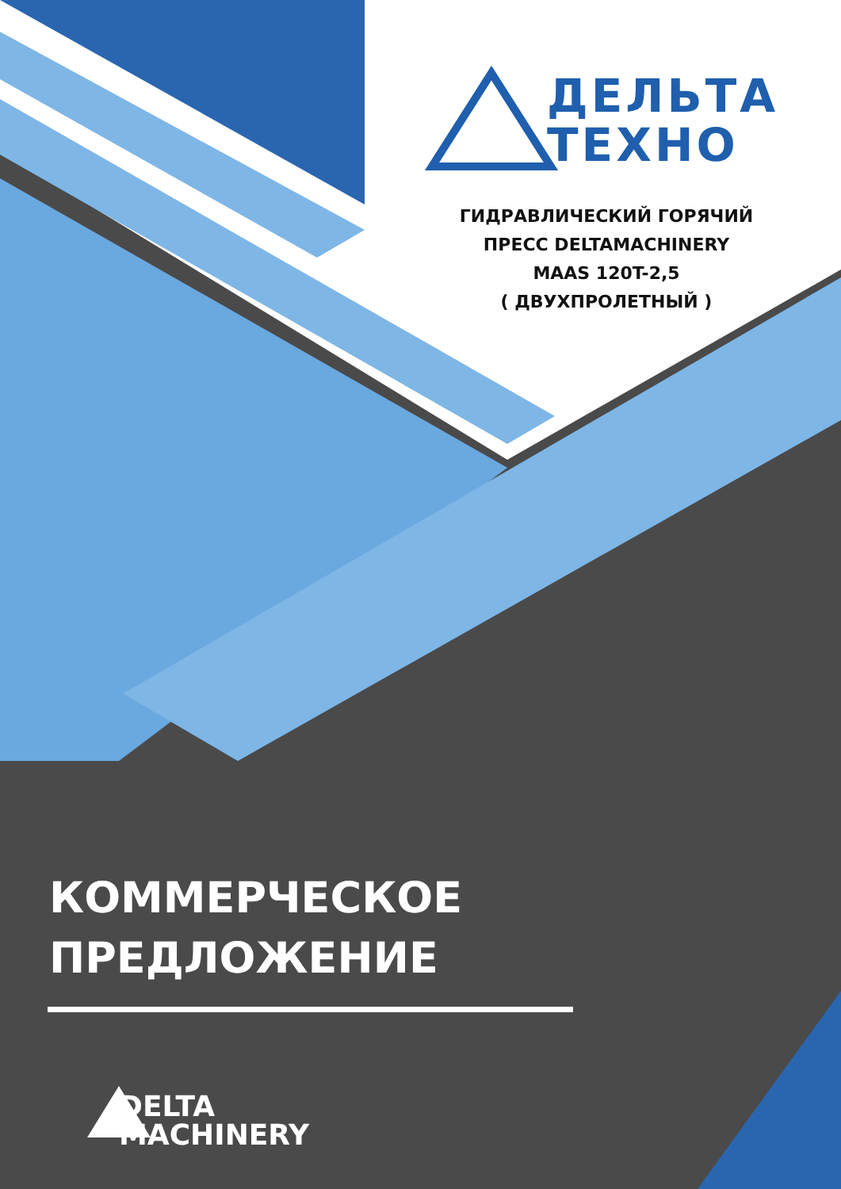ДЕЛЬТА
ТЕХНО
ГИДРАВЛИЧЕСКИЙ ГОРЯЧИЙ
ПРЕСС DELTAMACHINERY
MAAS 120T-2,5
( ДВУХПРОЛЕТНЫЙ )
КОММЕРЧЕСКОЕ
ПРЕДЛОЖЕНИЕ
DELTA
MACHINERY